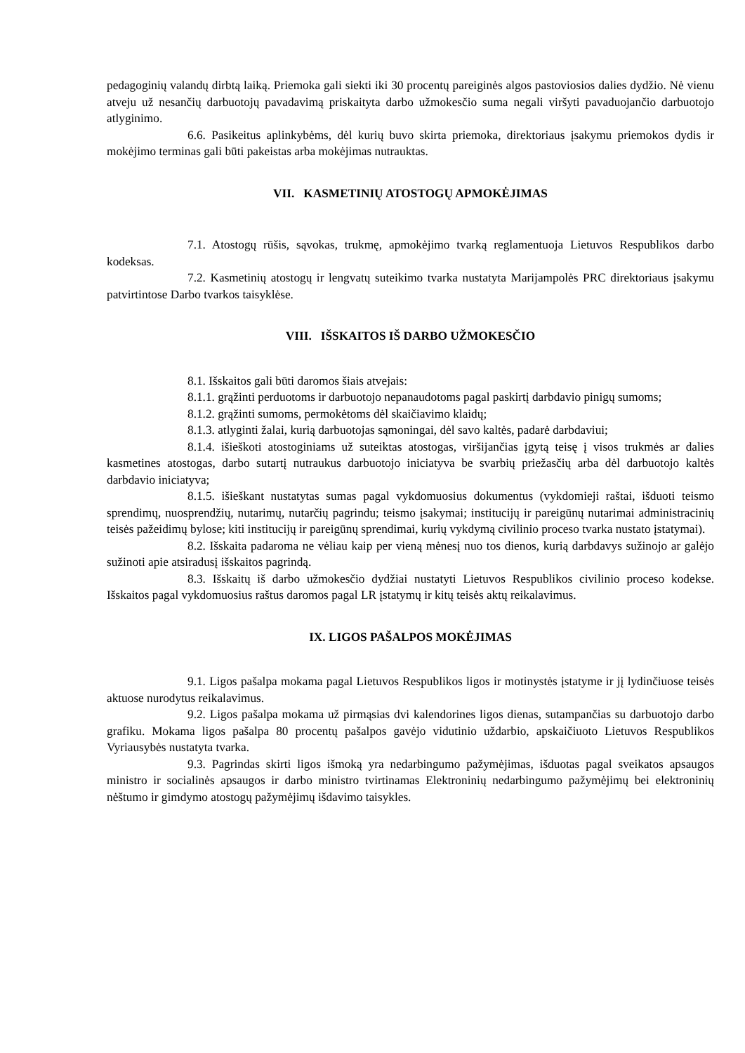pedagoginių valandų dirbtą laiką. Priemoka gali siekti iki 30 procentų pareiginės algos pastoviosios dalies dydžio. Nė vienu atveju už nesančių darbuotojų pavadavimą priskaityta darbo užmokesčio suma negali viršyti pavaduojančio darbuotojo atlyginimo.
6.6. Pasikeitus aplinkybėms, dėl kurių buvo skirta priemoka, direktoriaus įsakymu priemokos dydis ir mokėjimo terminas gali būti pakeistas arba mokėjimas nutrauktas.
VII. KASMETINIŲ ATOSTOGŲ APMOKĖJIMAS
7.1. Atostogų rūšis, sąvokas, trukmę, apmokėjimo tvarką reglamentuoja Lietuvos Respublikos darbo kodeksas.
7.2. Kasmetinių atostogų ir lengvatų suteikimo tvarka nustatyta Marijampolės PRC direktoriaus įsakymu patvirtintose Darbo tvarkos taisyklėse.
VIII. IŠSKAITOS IŠ DARBO UŽMOKESČIO
8.1. Išskaitos gali būti daromos šiais atvejais:
8.1.1. grąžinti perduotoms ir darbuotojo nepanaudotoms pagal paskirtį darbdavio pinigų sumoms;
8.1.2. grąžinti sumoms, permokėtoms dėl skaičiavimo klaidų;
8.1.3. atlyginti žalai, kurią darbuotojas sąmoningai, dėl savo kaltės, padarė darbdaviui;
8.1.4. išieškoti atostoginiams už suteiktas atostogas, viršijančias įgytą teisę į visos trukmės ar dalies kasmetines atostogas, darbo sutartį nutraukus darbuotojo iniciatyva be svarbių priežasčių arba dėl darbuotojo kaltės darbdavio iniciatyva;
8.1.5. išieškant nustatytas sumas pagal vykdomuosius dokumentus (vykdomieji raštai, išduoti teismo sprendimų, nuosprendžių, nutarimų, nutarčių pagrindu; teismo įsakymai; institucijų ir pareigūnų nutarimai administracinių teisės pažeidimų bylose; kiti institucijų ir pareigūnų sprendimai, kurių vykdymą civilinio proceso tvarka nustato įstatymai).
8.2. Išskaita padaroma ne vėliau kaip per vieną mėnesį nuo tos dienos, kurią darbdavys sužinojo ar galėjo sužinoti apie atsiradusį išskaitos pagrindą.
8.3. Išskaitų iš darbo užmokesčio dydžiai nustatyti Lietuvos Respublikos civilinio proceso kodekse. Išskaitos pagal vykdomuosius raštus daromos pagal LR įstatymų ir kitų teisės aktų reikalavimus.
IX. LIGOS PAŠALPOS MOKĖJIMAS
9.1. Ligos pašalpa mokama pagal Lietuvos Respublikos ligos ir motinystės įstatyme ir jį lydinčiuose teisės aktuose nurodytus reikalavimus.
9.2. Ligos pašalpa mokama už pirmąsias dvi kalendorines ligos dienas, sutampančias su darbuotojo darbo grafiku. Mokama ligos pašalpa 80 procentų pašalpos gavėjo vidutinio uždarbio, apskaičiuoto Lietuvos Respublikos Vyriausybės nustatyta tvarka.
9.3. Pagrindas skirti ligos išmoką yra nedarbingumo pažymėjimas, išduotas pagal sveikatos apsaugos ministro ir socialinės apsaugos ir darbo ministro tvirtinamas Elektroninių nedarbingumo pažymėjimų bei elektroninių nėštumo ir gimdymo atostogų pažymėjimų išdavimo taisykles.